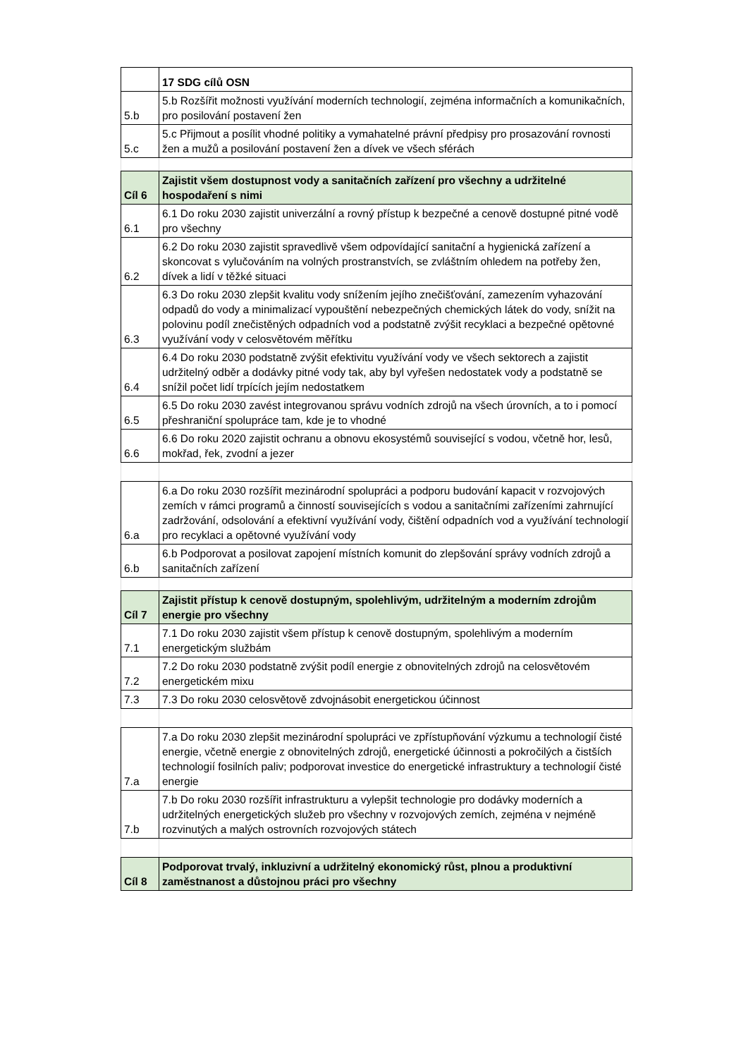| | 17 SDG cílů OSN |
| --- | --- |
| 5.b | 5.b Rozšířit možnosti využívání moderních technologií, zejména informačních a komunikačních, pro posilování postavení žen |
| 5.c | 5.c Přijmout a posílit vhodné politiky a vymahatelné právní předpisy pro prosazování rovnosti žen a mužů a posilování postavení žen a dívek ve všech sférách |
| Cíl 6 | Zajistit všem dostupnost vody a sanitačních zařízení pro všechny a udržitelné hospodaření s nimi |
| 6.1 | 6.1 Do roku 2030 zajistit univerzální a rovný přístup k bezpečné a cenově dostupné pitné vodě pro všechny |
| 6.2 | 6.2 Do roku 2030 zajistit spravedlivě všem odpovídající sanitační a hygienická zařízení a skoncovat s vylučováním na volných prostranstvích, se zvláštním ohledem na potřeby žen, dívek a lidí v těžké situaci |
| 6.3 | 6.3 Do roku 2030 zlepšit kvalitu vody snížením jejího znečišťování, zamezením vyhazování odpadů do vody a minimalizací vypouštění nebezpečných chemických látek do vody, snížit na polovinu podíl znečistěných odpadních vod a podstatně zvýšit recyklaci a bezpečné opětovné využívání vody v celosvětovém měřítku |
| 6.4 | 6.4 Do roku 2030 podstatně zvýšit efektivitu využívání vody ve všech sektorech a zajistit udržitelný odběr a dodávky pitné vody tak, aby byl vyřešen nedostatek vody a podstatně se snížil počet lidí trpících jejím nedostatkem |
| 6.5 | 6.5 Do roku 2030 zavést integrovanou správu vodních zdrojů na všech úrovních, a to i pomocí přeshraniční spolupráce tam, kde je to vhodné |
| 6.6 | 6.6 Do roku 2020 zajistit ochranu a obnovu ekosystémů související s vodou, včetně hor, lesů, mokřad, řek, zvodní a jezer |
| 6.a | 6.a Do roku 2030 rozšířit mezinárodní spolupráci a podporu budování kapacit v rozvojových zemích v rámci programů a činností souvisejících s vodou a sanitačními zařízeními zahrnující zadržování, odsolování a efektivní využívání vody, čištění odpadních vod a využívání technologií pro recyklaci a opětovné využívání vody |
| 6.b | 6.b Podporovat a posilovat zapojení místních komunit do zlepšování správy vodních zdrojů a sanitačních zařízení |
| Cíl 7 | Zajistit přístup k cenově dostupným, spolehlivým, udržitelným a moderním zdrojům energie pro všechny |
| 7.1 | 7.1 Do roku 2030 zajistit všem přístup k cenově dostupným, spolehlivým a moderním energetickým službám |
| 7.2 | 7.2 Do roku 2030 podstatně zvýšit podíl energie z obnovitelných zdrojů na celosvětovém energetickém mixu |
| 7.3 | 7.3 Do roku 2030 celosvětově zdvojnásobit energetickou účinnost |
| 7.a | 7.a Do roku 2030 zlepšit mezinárodní spolupráci ve zpřístupňování výzkumu a technologií čisté energie, včetně energie z obnovitelných zdrojů, energetické účinnosti a pokročilých a čistších technologií fosilních paliv; podporovat investice do energetické infrastruktury a technologií čisté energie |
| 7.b | 7.b Do roku 2030 rozšířit infrastrukturu a vylepšit technologie pro dodávky moderních a udržitelných energetických služeb pro všechny v rozvojových zemích, zejména v nejméně rozvinutých a malých ostrovních rozvojových státech |
| Cíl 8 | Podporovat trvalý, inkluzivní a udržitelný ekonomický růst, plnou a produktivní zaměstnanost a důstojnou práci pro všechny |